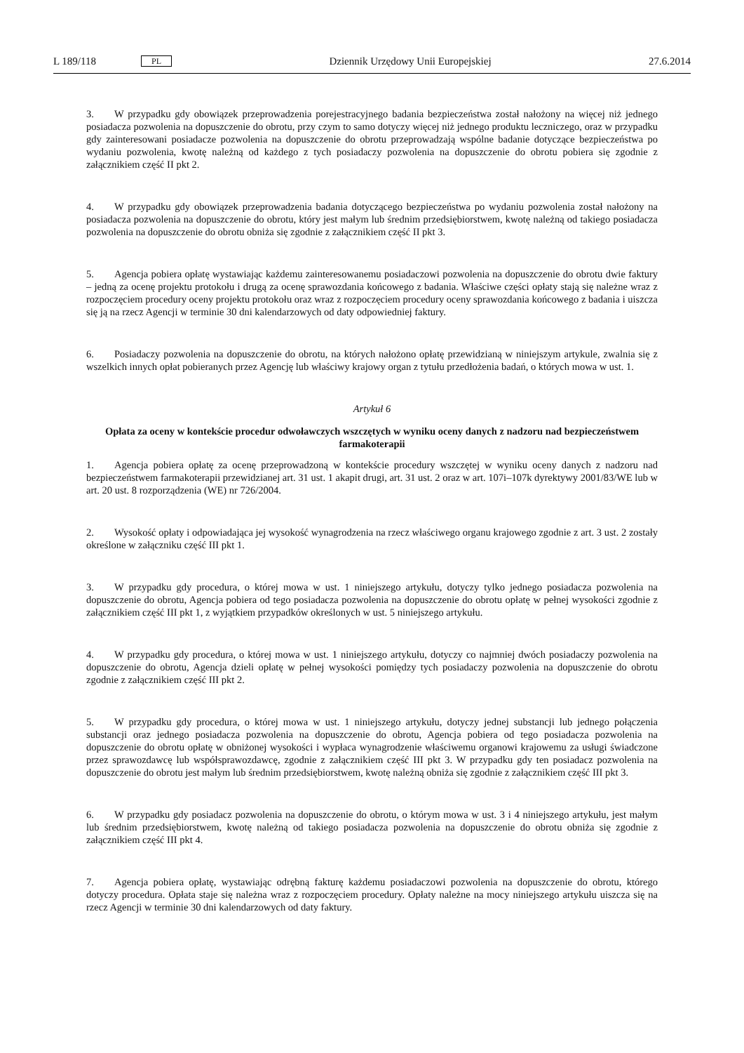L 189/118 PL Dziennik Urzędowy Unii Europejskiej 27.6.2014
3. W przypadku gdy obowiązek przeprowadzenia porejestracyjnego badania bezpieczeństwa został nałożony na więcej niż jednego posiadacza pozwolenia na dopuszczenie do obrotu, przy czym to samo dotyczy więcej niż jednego produktu leczniczego, oraz w przypadku gdy zainteresowani posiadacze pozwolenia na dopuszczenie do obrotu przeprowadzają wspólne badanie dotyczące bezpieczeństwa po wydaniu pozwolenia, kwotę należną od każdego z tych posiadaczy pozwolenia na dopuszczenie do obrotu pobiera się zgodnie z załącznikiem część II pkt 2.
4. W przypadku gdy obowiązek przeprowadzenia badania dotyczącego bezpieczeństwa po wydaniu pozwolenia został nałożony na posiadacza pozwolenia na dopuszczenie do obrotu, który jest małym lub średnim przedsiębiorstwem, kwotę należną od takiego posiadacza pozwolenia na dopuszczenie do obrotu obniża się zgodnie z załącznikiem część II pkt 3.
5. Agencja pobiera opłatę wystawiając każdemu zainteresowanemu posiadaczowi pozwolenia na dopuszczenie do obrotu dwie faktury – jedną za ocenę projektu protokołu i drugą za ocenę sprawozdania końcowego z badania. Właściwe części opłaty stają się należne wraz z rozpoczęciem procedury oceny projektu protokołu oraz wraz z rozpoczęciem procedury oceny sprawozdania końcowego z badania i uiszcza się ją na rzecz Agencji w terminie 30 dni kalendarzowych od daty odpowiedniej faktury.
6. Posiadaczy pozwolenia na dopuszczenie do obrotu, na których nałożono opłatę przewidzianą w niniejszym artykule, zwalnia się z wszelkich innych opłat pobieranych przez Agencję lub właściwy krajowy organ z tytułu przedłożenia badań, o których mowa w ust. 1.
Artykuł 6
Opłata za oceny w kontekście procedur odwoławczych wszczętych w wyniku oceny danych z nadzoru nad bezpieczeństwem farmakoterapii
1. Agencja pobiera opłatę za ocenę przeprowadzoną w kontekście procedury wszczętej w wyniku oceny danych z nadzoru nad bezpieczeństwem farmakoterapii przewidzianej art. 31 ust. 1 akapit drugi, art. 31 ust. 2 oraz w art. 107i–107k dyrektywy 2001/83/WE lub w art. 20 ust. 8 rozporządzenia (WE) nr 726/2004.
2. Wysokość opłaty i odpowiadająca jej wysokość wynagrodzenia na rzecz właściwego organu krajowego zgodnie z art. 3 ust. 2 zostały określone w załączniku część III pkt 1.
3. W przypadku gdy procedura, o której mowa w ust. 1 niniejszego artykułu, dotyczy tylko jednego posiadacza pozwolenia na dopuszczenie do obrotu, Agencja pobiera od tego posiadacza pozwolenia na dopuszczenie do obrotu opłatę w pełnej wysokości zgodnie z załącznikiem część III pkt 1, z wyjątkiem przypadków określonych w ust. 5 niniejszego artykułu.
4. W przypadku gdy procedura, o której mowa w ust. 1 niniejszego artykułu, dotyczy co najmniej dwóch posiadaczy pozwolenia na dopuszczenie do obrotu, Agencja dzieli opłatę w pełnej wysokości pomiędzy tych posiadaczy pozwolenia na dopuszczenie do obrotu zgodnie z załącznikiem część III pkt 2.
5. W przypadku gdy procedura, o której mowa w ust. 1 niniejszego artykułu, dotyczy jednej substancji lub jednego połączenia substancji oraz jednego posiadacza pozwolenia na dopuszczenie do obrotu, Agencja pobiera od tego posiadacza pozwolenia na dopuszczenie do obrotu opłatę w obniżonej wysokości i wypłaca wynagrodzenie właściwemu organowi krajowemu za usługi świadczone przez sprawozdawcę lub współsprawozdawcę, zgodnie z załącznikiem część III pkt 3. W przypadku gdy ten posiadacz pozwolenia na dopuszczenie do obrotu jest małym lub średnim przedsiębiorstwem, kwotę należną obniża się zgodnie z załącznikiem część III pkt 3.
6. W przypadku gdy posiadacz pozwolenia na dopuszczenie do obrotu, o którym mowa w ust. 3 i 4 niniejszego artykułu, jest małym lub średnim przedsiębiorstwem, kwotę należną od takiego posiadacza pozwolenia na dopuszczenie do obrotu obniża się zgodnie z załącznikiem część III pkt 4.
7. Agencja pobiera opłatę, wystawiając odrębną fakturę każdemu posiadaczowi pozwolenia na dopuszczenie do obrotu, którego dotyczy procedura. Opłata staje się należna wraz z rozpoczęciem procedury. Opłaty należne na mocy niniejszego artykułu uiszcza się na rzecz Agencji w terminie 30 dni kalendarzowych od daty faktury.